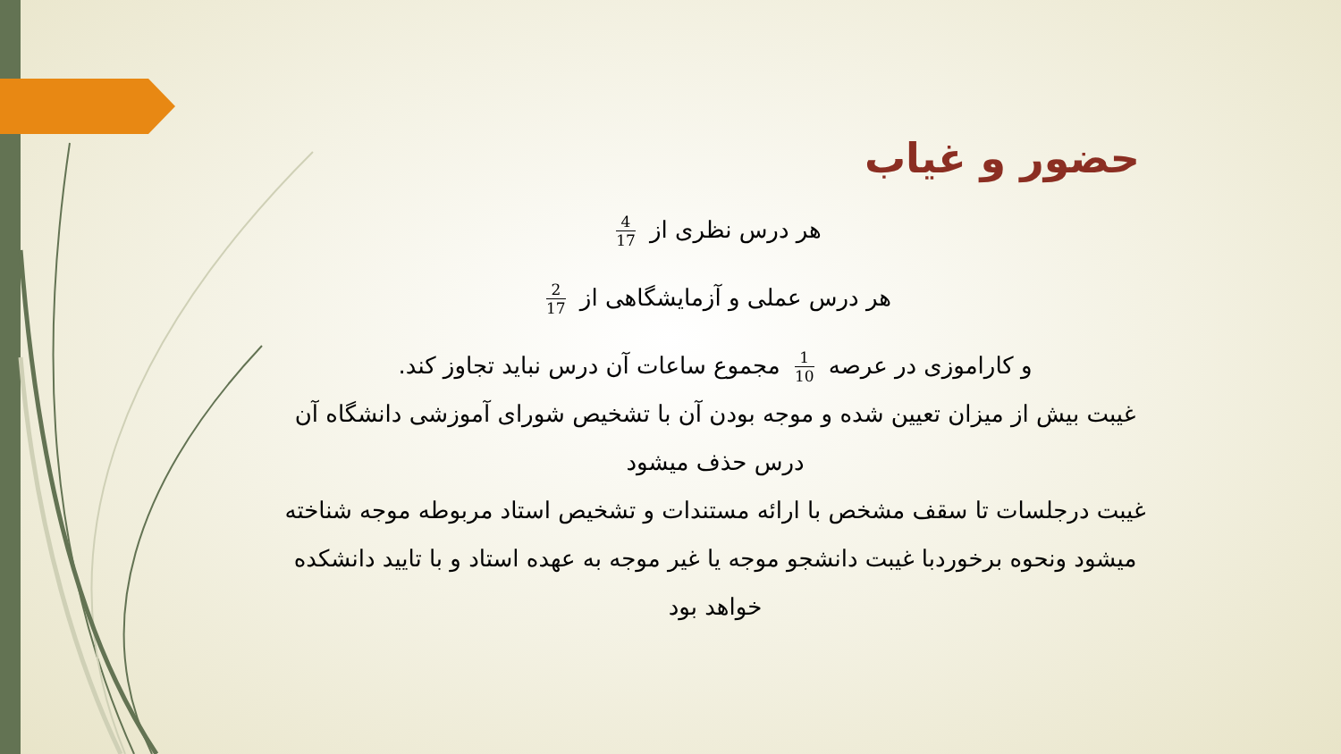حضور و غیاب
هر درس نظری از 4 17
هر درس عملی و آزمایشگاهی از 2 17
و کاراموزی در عرصه 1 10 مجموع ساعات آن درس نباید تجاوز کند.
غیبت بیش از میزان تعیین شده و موجه بودن آن با تشخیص شورای آموزشی دانشگاه آن درس حذف میشود
غیبت درجلسات تا سقف مشخص با ارائه مستندات و تشخیص استاد مربوطه موجه شناخته میشود ونحوه برخوردبا غیبت دانشجو موجه یا غیر موجه به عهده استاد و با تایید دانشکده خواهد بود